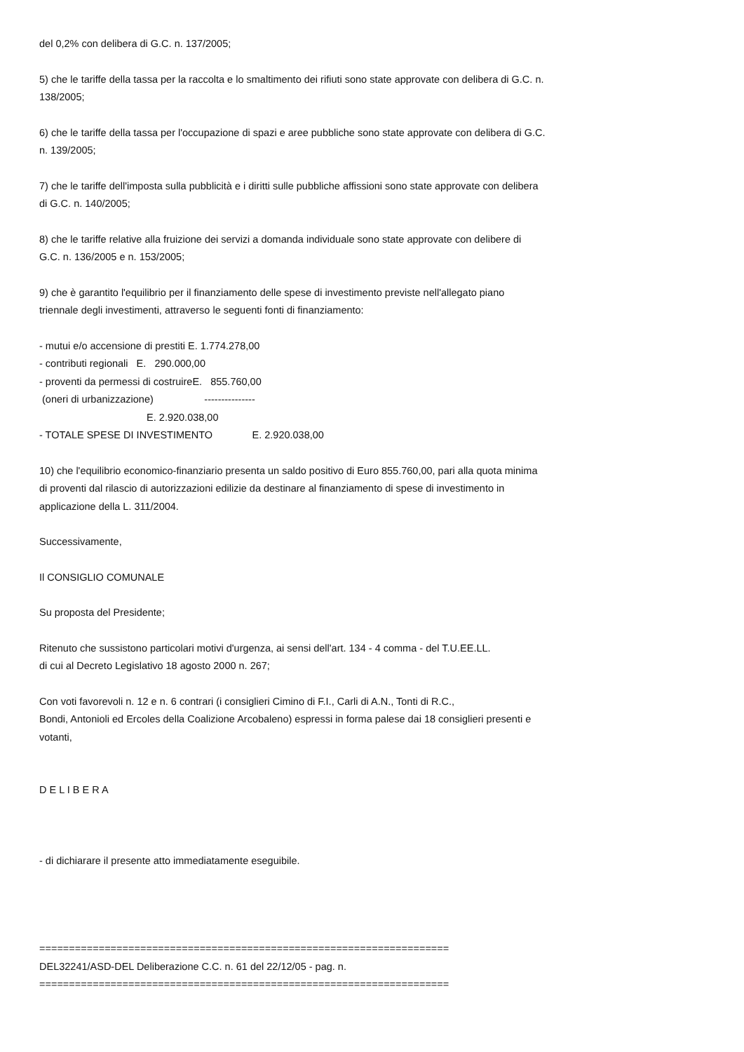del 0,2% con delibera di G.C. n. 137/2005;
5) che le tariffe della tassa per la raccolta e lo smaltimento dei rifiuti sono state approvate con delibera di G.C. n.
138/2005;
6) che le tariffe della tassa per l'occupazione di spazi e aree pubbliche sono state approvate con delibera di G.C.
n. 139/2005;
7) che le tariffe dell'imposta sulla pubblicità e i diritti sulle pubbliche affissioni sono state approvate con delibera
di G.C. n. 140/2005;
8) che le tariffe relative alla fruizione dei servizi a domanda individuale sono state approvate con delibere di
G.C. n. 136/2005 e n. 153/2005;
9) che è garantito l'equilibrio per il finanziamento delle spese di investimento previste nell'allegato piano
triennale degli investimenti, attraverso le seguenti fonti di finanziamento:
- mutui e/o accensione di prestiti E. 1.774.278,00 - contributi regionali E. 290.000,00 - proventi da permessi di costruireE. 855.760,00 (oneri di urbanizzazione) --------------- E. 2.920.038,00 - TOTALE SPESE DI INVESTIMENTO E. 2.920.038,00
10) che l'equilibrio economico-finanziario presenta un saldo positivo di Euro 855.760,00, pari alla quota minima
di proventi dal rilascio di autorizzazioni edilizie da destinare al finanziamento di spese di investimento in
applicazione della L. 311/2004.
Successivamente,
Il CONSIGLIO COMUNALE
Su proposta del Presidente;
Ritenuto che sussistono particolari motivi d'urgenza, ai sensi dell'art. 134 - 4 comma - del T.U.EE.LL.
di cui al Decreto Legislativo 18 agosto 2000 n. 267;
Con voti favorevoli n. 12 e n. 6 contrari (i consiglieri Cimino di F.I., Carli di A.N., Tonti di R.C.,
Bondi, Antonioli ed Ercoles della Coalizione Arcobaleno) espressi in forma palese dai 18 consiglieri presenti e
votanti,
D E L I B E R A
- di dichiarare il presente atto immediatamente eseguibile.
=====================================================================
DEL32241/ASD-DEL Deliberazione C.C. n. 61 del 22/12/05 - pag. n.
=====================================================================